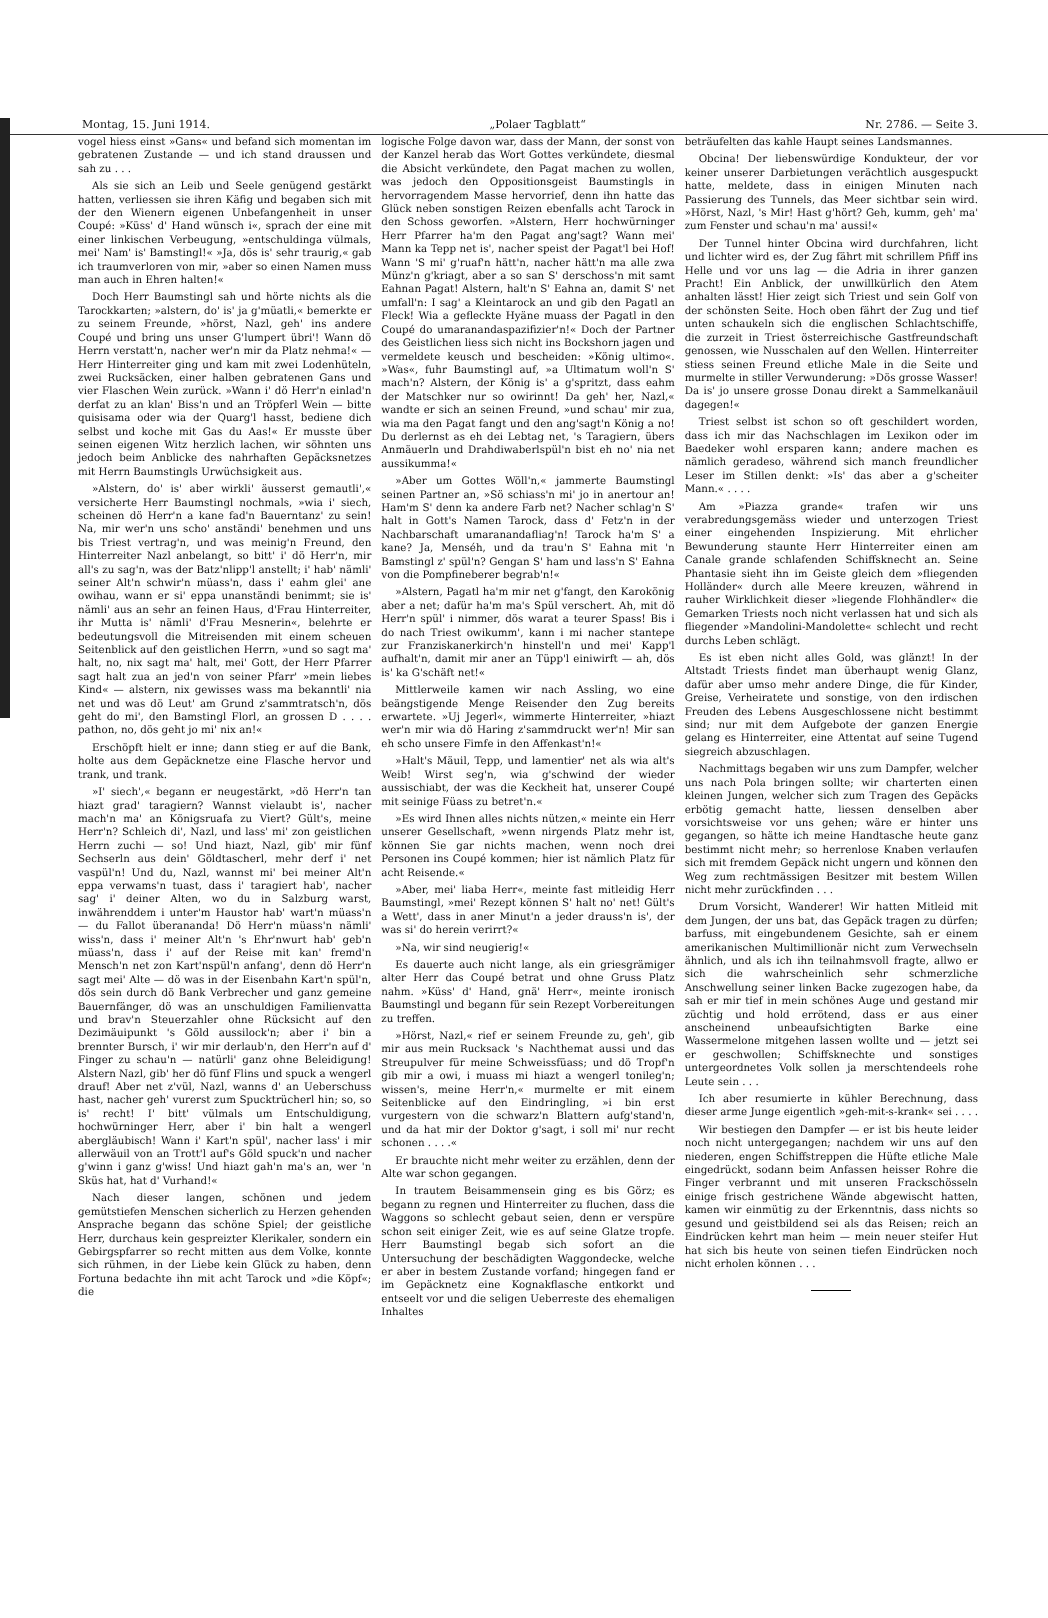Montag, 15. Juni 1914. „Polaer Tagblatt“Nr. 2786. — Seite 3.
vogel hiess einst »Gans« und befand sich momentan im gebratenen Zustande — und ich stand draussen und sah zu . . .
Als sie sich an Leib und Seele genügend gestärkt hatten, verliessen sie ihren Käfig und begaben sich mit der den Wienern eigenen Unbefangenheit in unser Coupé: »Küss' d' Hand wünsch i«, sprach der eine mit einer linkischen Verbeugung, »entschuldinga vülmals, mei' Nam' is' Bamstingl!« »Ja, dös is' sehr traurig,« gab ich traumverloren von mir, »aber so einen Namen muss man auch in Ehren halten!«
Doch Herr Baumstingl sah und hörte nichts als die Tarockkarten; »alstern, do' is' ja g'müatli,« bemerkte er zu seinem Freunde, »hörst, Nazl, geh' ins andere Coupé und bring uns unser G'lumpert übri'! Wann dö Herrn verstatt'n, nacher wer'n mir da Platz nehma!« — Herr Hinterreiter ging und kam mit zwei Lodenhüteln, zwei Rucksäcken, einer halben gebratenen Gans und vier Flaschen Wein zurück. »Wann i' dö Herr'n einlad'n derfat zu an klan' Biss'n und an Tröpferl Wein — bitte quisisama oder wia der Quarg'l hasst, bediene dich selbst und koche mit Gas du Aas!« Er musste über seinen eigenen Witz herzlich lachen, wir söhnten uns jedoch beim Anblicke des nahrhaften Gepäcksnetzes mit Herrn Baumstingls Urwüchsigkeit aus.
»Alstern, do' is' aber wirkli' äusserst gemautli',« versicherte Herr Baumstingl nochmals, »wia i' siech, scheinen dö Herr'n a kane fad'n Bauerntanz' zu sein! Na, mir wer'n uns scho' anständi' benehmen und uns bis Triest vertrag'n, und was meinig'n Freund, den Hinterreiter Nazl anbelangt, so bitt' i' dö Herr'n, mir all's zu sag'n, was der Batz'nlipp'l anstellt; i' hab' nämli' seiner Alt'n schwir'n müass'n, dass i' eahm glei' ane owihau, wann er si' eppa unanständi benimmt; sie is' nämli' aus an sehr an feinen Haus, d'Frau Hinterreiter, ihr Mutta is' nämli' d'Frau Mesnerin«, belehrte er bedeutungsvoll die Mitreisenden mit einem scheuen Seitenblick auf den geistlichen Herrn, »und so sagt ma' halt, no, nix sagt ma' halt, mei' Gott, der Herr Pfarrer sagt halt zua an jed'n von seiner Pfarr' »mein liebes Kind« — alstern, nix gewisses wass ma bekanntli' nia net und was dö Leut' am Grund z'sammtratsch'n, dös geht do mi', den Bamstingl Florl, an grossen D . . . . pathon, no, dös geht jo mi' nix an!«
Erschöpft hielt er inne; dann stieg er auf die Bank, holte aus dem Gepäcknetze eine Flasche hervor und trank, und trank.
»I' siech',« begann er neugestärkt, »dö Herr'n tan hiazt grad' taragiern? Wannst vielaubt is', nacher mach'n ma' an Königsruafa zu Viert? Gült's, meine Herr'n? Schleich di', Nazl, und lass' mi' zon geistlichen Herrn zuchi — so! Und hiazt, Nazl, gib' mir fünf Sechserln aus dein' Göldtascherl, mehr derf i' net vaspül'n! Und du, Nazl, wannst mi' bei meiner Alt'n eppa verwams'n tuast, dass i' taragiert hab', nacher sag' i' deiner Alten, wo du in Salzburg warst, inwährenddem i unter'm Haustor hab' wart'n müass'n — du Fallot überananda! Dö Herr'n müass'n nämli' wiss'n, dass i' meiner Alt'n 's Ehr'nwurt hab' geb'n müass'n, dass i' auf der Reise mit kan' fremd'n Mensch'n net zon Kart'nspül'n anfang', denn dö Herr'n sagt mei' Alte — dö was in der Eisenbahn Kart'n spül'n, dös sein durch dö Bank Verbrecher und ganz gemeine Bauernfänger, dö was an unschuldigen Familienvatta und brav'n Steuerzahler ohne Rücksicht auf den Dezimäuipunkt 's Göld aussilock'n; aber i' bin a brennter Bursch, i' wir mir derlaub'n, den Herr'n auf d' Finger zu schau'n — natürli' ganz ohne Beleidigung! Alstern Nazl, gib' her dö fünf Flins und spuck a wengerl drauf! Aber net z'vül, Nazl, wanns d' an Ueberschuss hast, nacher geh' vurerst zum Spucktrücherl hin; so, so is' recht! I' bitt' vülmals um Entschuldigung, hochwürninger Herr, aber i' bin halt a wengerl abergläubisch! Wann i' Kart'n spül', nacher lass' i mir allerwäuil von an Trott'l auf's Göld spuck'n und nacher g'winn i ganz g'wiss! Und hiazt gah'n ma's an, wer 'n Sküs hat, hat d' Vurhand!«
Nach dieser langen, schönen und jedem gemütstiefen Menschen sicherlich zu Herzen gehenden Ansprache begann das schöne Spiel; der geistliche Herr, durchaus kein gespreizter Klerikaler, sondern ein Gebirgspfarrer so recht mitten aus dem Volke, konnte sich rühmen, in der Liebe kein Glück zu haben, denn Fortuna bedachte ihn mit acht Tarock und »die Köpf«; die
logische Folge davon war, dass der Mann, der sonst von der Kanzel herab das Wort Gottes verkündete, diesmal die Absicht verkündete, den Pagat machen zu wollen, was jedoch den Oppositionsgeist Baumstingls in hervorragendem Masse hervorrief, denn ihn hatte das Glück neben sonstigen Reizen ebenfalls acht Tarock in den Schoss geworfen. »Alstern, Herr hochwürninger Herr Pfarrer ha'm den Pagat ang'sagt? Wann mei' Mann ka Tepp net is', nacher speist der Pagat'l bei Hof! Wann 'S mi' g'ruaf'n hätt'n, nacher hätt'n ma alle zwa Münz'n g'kriagt, aber a so san S' derschoss'n mit samt Eahnan Pagat! Alstern, halt'n S' Eahna an, damit S' net umfall'n: I sag' a Kleintarock an und gib den Pagatl an Fleck! Wia a gefleckte Hyäne muass der Pagatl in den Coupé do umaranandaspazifizier'n!« Doch der Partner des Geistlichen liess sich nicht ins Bockshorn jagen und vermeldete keusch und bescheiden: »König ultimo«. »Was«, fuhr Baumstingl auf, »a Ultimatum woll'n S' mach'n? Alstern, der König is' a g'spritzt, dass eahm der Matschker nur so owirinnt! Da geh' her, Nazl,« wandte er sich an seinen Freund, »und schau' mir zua, wia ma den Pagat fangt und den ang'sagt'n König a no! Du derlernst as eh dei Lebtag net, 's Taragiern, übers Anmäuerln und Drahdiwaberlspül'n bist eh no' nia net aussikumma!«
»Aber um Gottes Wöll'n,« jammerte Baumstingl seinen Partner an, »Sö schiass'n mi' jo in anertour an! Ham'm S' denn ka andere Farb net? Nacher schlag'n S' halt in Gott's Namen Tarock, dass d' Fetz'n in der Nachbarschaft umaranandafliag'n! Tarock ha'm S' a kane? Ja, Menséh, und da trau'n S' Eahna mit 'n Bamstingl z' spül'n? Gengan S' ham und lass'n S' Eahna von die Pompfineberer begrab'n!«
»Alstern, Pagatl ha'm mir net g'fangt, den Karokönig aber a net; dafür ha'm ma's Spül verschert. Ah, mit dö Herr'n spül' i nimmer, dös warat a teurer Spass! Bis i do nach Triest owikumm', kann i mi nacher stantepe zur Franziskanerkirch'n hinstell'n und mei' Kapp'l aufhalt'n, damit mir aner an Tüpp'l einiwirft — ah, dös is' ka G'schäft net!«
Mittlerweile kamen wir nach Assling, wo eine beängstigende Menge Reisender den Zug bereits erwartete. »Uj Jegerl«, wimmerte Hinterreiter, »hiazt wer'n mir wia dö Haring z'sammdruckt wer'n! Mir san eh scho unsere Fimfe in den Affenkast'n!«
»Halt's Mäuil, Tepp, und lamentier' net als wia alt's Weib! Wirst seg'n, wia g'schwind der wieder aussischiabt, der was die Keckheit hat, unserer Coupé mit seinige Füass zu betret'n.«
»Es wird Ihnen alles nichts nützen,« meinte ein Herr unserer Gesellschaft, »wenn nirgends Platz mehr ist, können Sie gar nichts machen, wenn noch drei Personen ins Coupé kommen; hier ist nämlich Platz für acht Reisende.«
»Aber, mei' liaba Herr«, meinte fast mitleidig Herr Baumstingl, »mei' Rezept können S' halt no' net! Gült's a Wett', dass in aner Minut'n a jeder drauss'n is', der was si' do herein verirrt?«
»Na, wir sind neugierig!«
Es dauerte auch nicht lange, als ein griesgrämiger alter Herr das Coupé betrat und ohne Gruss Platz nahm. »Küss' d' Hand, gnä' Herr«, meinte ironisch Baumstingl und begann für sein Rezept Vorbereitungen zu treffen.
»Hörst, Nazl,« rief er seinem Freunde zu, geh', gib mir aus mein Rucksack 's Nachthemat aussi und das Streupulver für meine Schweissfüass; und dö Tropf'n gib mir a owi, i muass mi hiazt a wengerl tonileg'n; wissen's, meine Herr'n,« murmelte er mit einem Seitenblicke auf den Eindringling, »i bin erst vurgestern von die schwarz'n Blattern aufg'stand'n, und da hat mir der Doktor g'sagt, i soll mi' nur recht schonen . . . .«
Er brauchte nicht mehr weiter zu erzählen, denn der Alte war schon gegangen.
In trautem Beisammensein ging es bis Görz; es begann zu regnen und Hinterreiter zu fluchen, dass die Waggons so schlecht gebaut seien, denn er verspüre schon seit einiger Zeit, wie es auf seine Glatze tropfe. Herr Baumstingl begab sich sofort an die Untersuchung der beschädigten Waggondecke, welche er aber in bestem Zustande vorfand; hingegen fand er im Gepäcknetz eine Kognakflasche entkorkt und entseelt vor und die seligen Ueberreste des ehemaligen Inhaltes
beträufelten das kahle Haupt seines Landsmannes.
Obcina! Der liebenswürdige Kondukteur, der vor keiner unserer Darbietungen verächtlich ausgespuckt hatte, meldete, dass in einigen Minuten nach Passierung des Tunnels, das Meer sichtbar sein wird. »Hörst, Nazl, 's Mir! Hast g'hört? Geh, kumm, geh' ma' zum Fenster und schau'n ma' aussi!«
Der Tunnel hinter Obcina wird durchfahren, licht und lichter wird es, der Zug fährt mit schrillem Pfiff ins Helle und vor uns lag — die Adria in ihrer ganzen Pracht! Ein Anblick, der unwillkürlich den Atem anhalten lässt! Hier zeigt sich Triest und sein Golf von der schönsten Seite. Hoch oben fährt der Zug und tief unten schaukeln sich die englischen Schlachtschiffe, die zurzeit in Triest österreichische Gastfreundschaft genossen, wie Nusschalen auf den Wellen. Hinterreiter stiess seinen Freund etliche Male in die Seite und murmelte in stiller Verwunderung: »Dös grosse Wasser! Da is' jo unsere grosse Donau direkt a Sammelkanäuil dagegen!«
Triest selbst ist schon so oft geschildert worden, dass ich mir das Nachschlagen im Lexikon oder im Baedeker wohl ersparen kann; andere machen es nämlich geradeso, während sich manch freundlicher Leser im Stillen denkt: »Is' das aber a g'scheiter Mann.« . . . .
Am »Piazza grande« trafen wir uns verabredungsgemäss wieder und unterzogen Triest einer eingehenden Inspizierung. Mit ehrlicher Bewunderung staunte Herr Hinterreiter einen am Canale grande schlafenden Schiffsknecht an. Seine Phantasie sieht ihn im Geiste gleich dem »fliegenden Holländer« durch alle Meere kreuzen, während in rauher Wirklichkeit dieser »liegende Flohhändler« die Gemarken Triests noch nicht verlassen hat und sich als fliegender »Mandolini-Mandolette« schlecht und recht durchs Leben schlägt.
Es ist eben nicht alles Gold, was glänzt! In der Altstadt Triests findet man überhaupt wenig Glanz, dafür aber umso mehr andere Dinge, die für Kinder, Greise, Verheiratete und sonstige, von den irdischen Freuden des Lebens Ausgeschlossene nicht bestimmt sind; nur mit dem Aufgebote der ganzen Energie gelang es Hinterreiter, eine Attentat auf seine Tugend siegreich abzuschlagen.
Nachmittags begaben wir uns zum Dampfer, welcher uns nach Pola bringen sollte; wir charterten einen kleinen Jungen, welcher sich zum Tragen des Gepäcks erbötig gemacht hatte, liessen denselben aber vorsichtsweise vor uns gehen; wäre er hinter uns gegangen, so hätte ich meine Handtasche heute ganz bestimmt nicht mehr; so herrenlose Knaben verlaufen sich mit fremdem Gepäck nicht ungern und können den Weg zum rechtmässigen Besitzer mit bestem Willen nicht mehr zurückfinden . . .
Drum Vorsicht, Wanderer! Wir hatten Mitleid mit dem Jungen, der uns bat, das Gepäck tragen zu dürfen; barfuss, mit eingebundenem Gesichte, sah er einem amerikanischen Multimillionär nicht zum Verwechseln ähnlich, und als ich ihn teilnahmsvoll fragte, allwo er sich die wahrscheinlich sehr schmerzliche Anschwellung seiner linken Backe zugezogen habe, da sah er mir tief in mein schönes Auge und gestand mir züchtig und hold errötend, dass er aus einer anscheinend unbeaufsichtigten Barke eine Wassermelone mitgehen lassen wollte und — jetzt sei er geschwollen; Schiffsknechte und sonstiges untergeordnetes Volk sollen ja merschtendeels rohe Leute sein . . .
Ich aber resumierte in kühler Berechnung, dass dieser arme Junge eigentlich »geh-mit-s-krank« sei . . . .
Wir bestiegen den Dampfer — er ist bis heute leider noch nicht untergegangen; nachdem wir uns auf den niederen, engen Schiffstreppen die Hüfte etliche Male eingedrückt, sodann beim Anfassen heisser Rohre die Finger verbrannt und mit unseren Frackschösseln einige frisch gestrichene Wände abgewischt hatten, kamen wir einmütig zu der Erkenntnis, dass nichts so gesund und geistbildend sei als das Reisen; reich an Eindrücken kehrt man heim — mein neuer steifer Hut hat sich bis heute von seinen tiefen Eindrücken noch nicht erholen können . . .